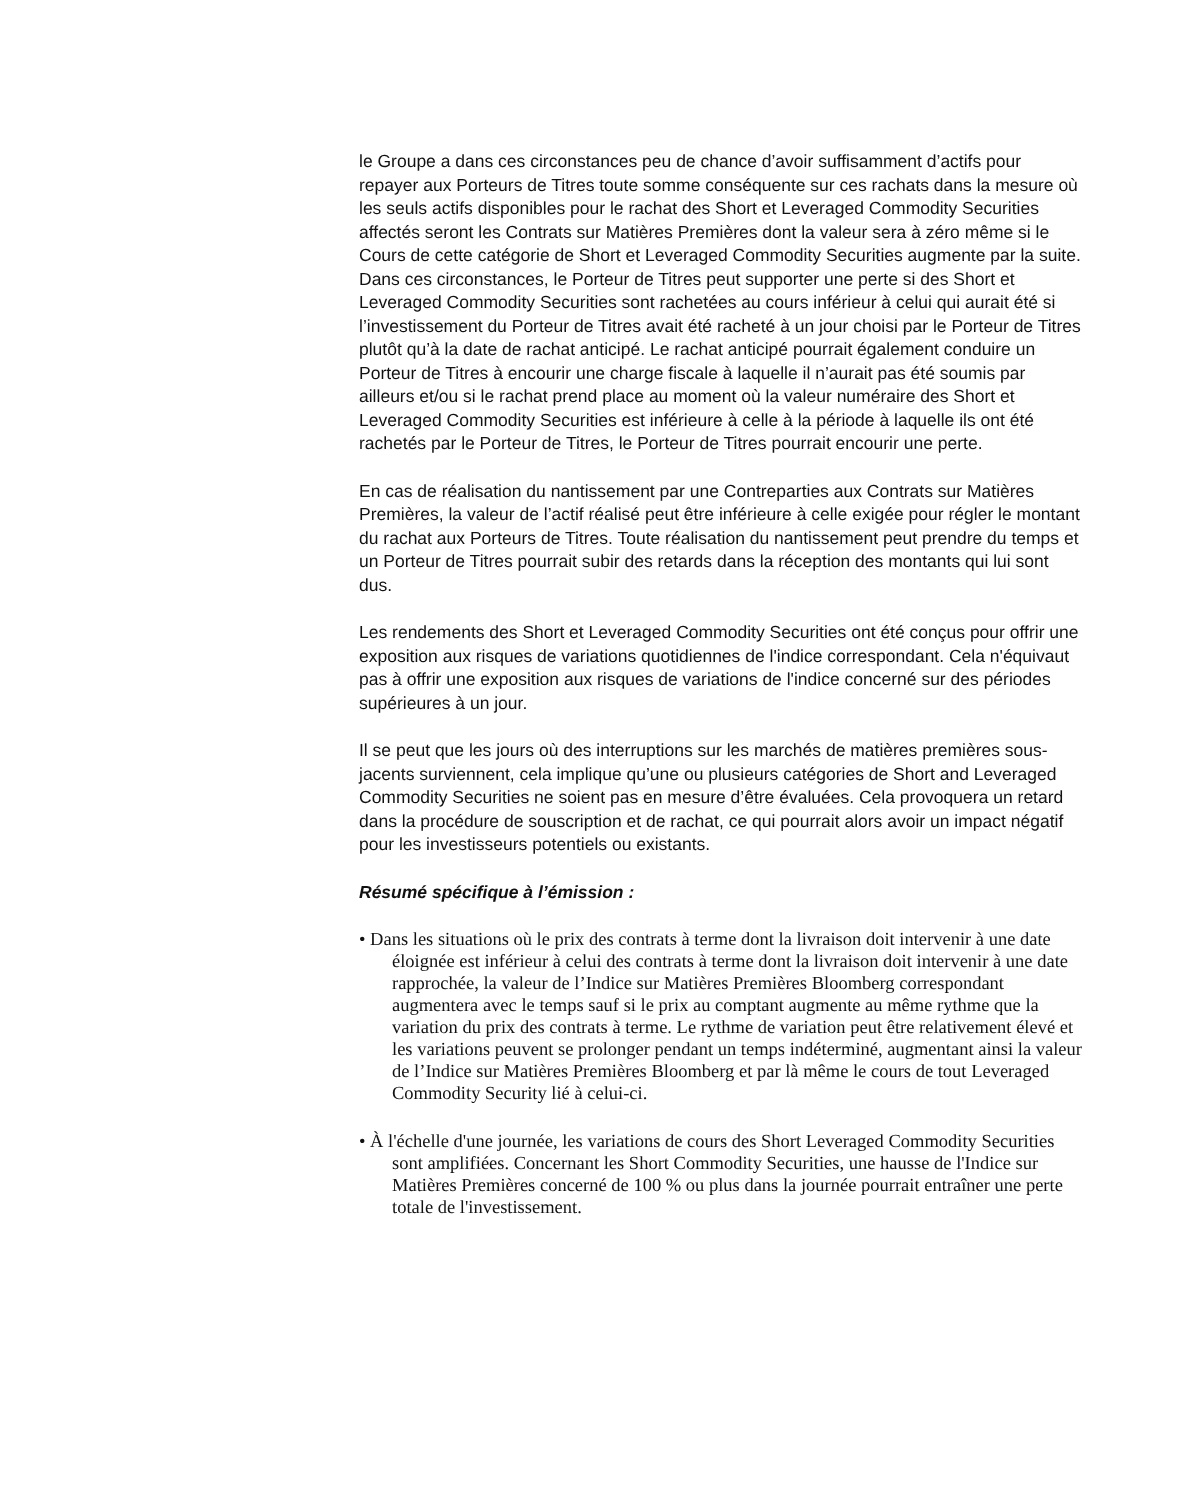le Groupe a dans ces circonstances peu de chance d’avoir suffisamment d’actifs pour repayer aux Porteurs de Titres toute somme conséquente sur ces rachats dans la mesure où les seuls actifs disponibles pour le rachat des Short et Leveraged Commodity Securities affectés seront les Contrats sur Matières Premières dont la valeur sera à zéro même si le Cours de cette catégorie de Short et Leveraged Commodity Securities augmente par la suite. Dans ces circonstances, le Porteur de Titres peut supporter une perte si des Short et Leveraged Commodity Securities sont rachetées au cours inférieur à celui qui aurait été si l’investissement du Porteur de Titres avait été racheté à un jour choisi par le Porteur de Titres plutôt qu’à la date de rachat anticipé. Le rachat anticipé pourrait également conduire un Porteur de Titres à encourir une charge fiscale à laquelle il n’aurait pas été soumis par ailleurs et/ou si le rachat prend place au moment où la valeur numéraire des Short et Leveraged Commodity Securities est inférieure à celle à la période à laquelle ils ont été rachetés par le Porteur de Titres, le Porteur de Titres pourrait encourir une perte.
En cas de réalisation du nantissement par une Contreparties aux Contrats sur Matières Premières, la valeur de l’actif réalisé peut être inférieure à celle exigée pour régler le montant du rachat aux Porteurs de Titres. Toute réalisation du nantissement peut prendre du temps et un Porteur de Titres pourrait subir des retards dans la réception des montants qui lui sont dus.
Les rendements des Short et Leveraged Commodity Securities ont été conçus pour offrir une exposition aux risques de variations quotidiennes de l'indice correspondant. Cela n'équivaut pas à offrir une exposition aux risques de variations de l'indice concerné sur des périodes supérieures à un jour.
Il se peut que les jours où des interruptions sur les marchés de matières premières sous-jacents surviennent, cela implique qu’une ou plusieurs catégories de Short and Leveraged Commodity Securities ne soient pas en mesure d’être évaluées. Cela provoquera un retard dans la procédure de souscription et de rachat, ce qui pourrait alors avoir un impact négatif pour les investisseurs potentiels ou existants.
Résumé spécifique à l’émission :
• Dans les situations où le prix des contrats à terme dont la livraison doit intervenir à une date éloignée est inférieur à celui des contrats à terme dont la livraison doit intervenir à une date rapprochée, la valeur de l’Indice sur Matières Premières Bloomberg correspondant augmentera avec le temps sauf si le prix au comptant augmente au même rythme que la variation du prix des contrats à terme. Le rythme de variation peut être relativement élevé et les variations peuvent se prolonger pendant un temps indéterminé, augmentant ainsi la valeur de l’Indice sur Matières Premières Bloomberg et par là même le cours de tout Leveraged Commodity Security lié à celui-ci.
• À l'échelle d'une journée, les variations de cours des Short Leveraged Commodity Securities sont amplifiées. Concernant les Short Commodity Securities, une hausse de l'Indice sur Matières Premières concerné de 100 % ou plus dans la journée pourrait entraîner une perte totale de l'investissement.